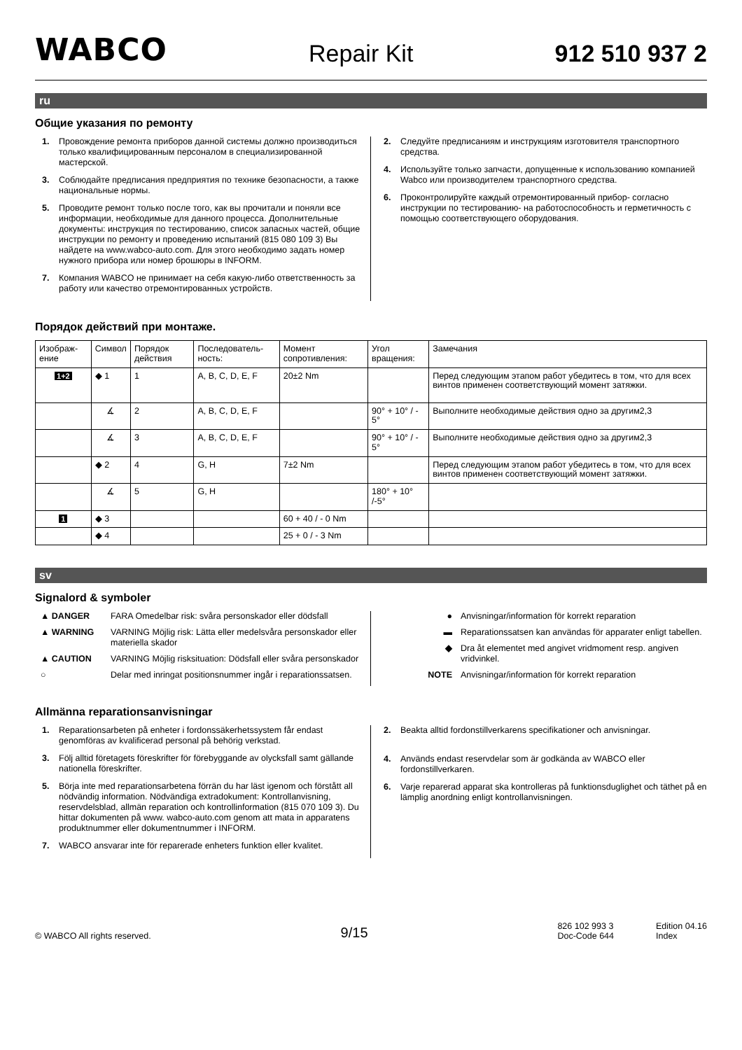WABCO
Repair Kit
912 510 937 2
ru
Общие указания по ремонту
1. Провождение ремонта приборов данной системы должно производиться только квалифицированным персоналом в специализированной мастерской.
3. Соблюдайте предписания предприятия по технике безопасности, а также национальные нормы.
5. Проводите ремонт только после того, как вы прочитали и поняли все информации, необходимые для данного процесса. Дополнительные документы: инструкция по тестированию, список запасных частей, общие инструкции по ремонту и проведению испытаний (815 080 109 3) Вы найдете на www.wabco-auto.com. Для этого необходимо задать номер нужного прибора или номер брошюры в INFORM.
7. Компания WABCO не принимает на себя какую-либо ответственность за работу или качество отремонтированных устройств.
2. Следуйте предписаниям и инструкциям изготовителя транспортного средства.
4. Используйте только запчасти, допущенные к использованию компанией Wabco или производителем транспортного средства.
6. Проконтролируйте каждый отремонтированный прибор- согласно инструкции по тестированию- на работоспособность и герметичность с помощью соответствующего оборудования.
Порядок действий при монтаже.
| Изображ-ение | Символ | Порядок действия | Последователь-ность: | Момент сопротивления: | Угол вращения: | Замечания |
| --- | --- | --- | --- | --- | --- | --- |
| 1+2 | ◆ 1 | 1 | A, B, C, D, E, F | 20±2 Nm | | Перед следующим этапом работ убедитесь в том, что для всех винтов применен соответствующий момент затяжки. |
| | ∡ | 2 | A, B, C, D, E, F | | 90° + 10° / - 5° | Выполните необходимые действия одно за другим2,3 |
| | ∡ | 3 | A, B, C, D, E, F | | 90° + 10° / - 5° | Выполните необходимые действия одно за другим2,3 |
| | ◆ 2 | 4 | G, H | 7±2 Nm | | Перед следующим этапом работ убедитесь в том, что для всех винтов применен соответствующий момент затяжки. |
| | ∡ | 5 | G, H | | 180° + 10° /-5° | |
| 1 | ◆ 3 | | | 60 + 40 / - 0 Nm | | |
| | ◆ 4 | | | 25 + 0 / - 3 Nm | | |
sv
Signalord & symboler
▲ DANGER FARA Omedelbar risk: svåra personskador eller dödsfall
▲ WARNING VARNING Möjlig risk: Lätta eller medelsvåra personskador eller materiella skador
▲ CAUTION VARNING Möjlig risksituation: Dödsfall eller svåra personskador
○ Delar med inringat positionsnummer ingår i reparationssatsen.
● Anvisningar/information för korrekt reparation
▬ Reparationssatsen kan användas för apparater enligt tabellen.
◆ Dra åt elementet med angivet vridmoment resp. angiven vridvinkel.
NOTE Anvisningar/information för korrekt reparation
Allmänna reparationsanvisningar
1. Reparationsarbeten på enheter i fordonssäkerhetssystem får endast genomföras av kvalificerad personal på behörig verkstad.
3. Följ alltid företagets föreskrifter för förebyggande av olycksfall samt gällande nationella föreskrifter.
5. Börja inte med reparationsarbetena förrän du har läst igenom och förstått all nödvändig information. Nödvändiga extradokument: Kontrollanvisning, reservdelsblad, allmän reparation och kontrollinformation (815 070 109 3). Du hittar dokumenten på www. wabco-auto.com genom att mata in apparatens produktnummer eller dokumentnummer i INFORM.
7. WABCO ansvarar inte för reparerade enheters funktion eller kvalitet.
2. Beakta alltid fordonstillverkarens specifikationer och anvisningar.
4. Används endast reservdelar som är godkända av WABCO eller fordonstillverkaren.
6. Varje reparerad apparat ska kontrolleras på funktionsduglighet och täthet på en lämplig anordning enligt kontrollanvisningen.
© WABCO All rights reserved.
9/15
826 102 993 3
Doc-Code 644
Edition 04.16
Index